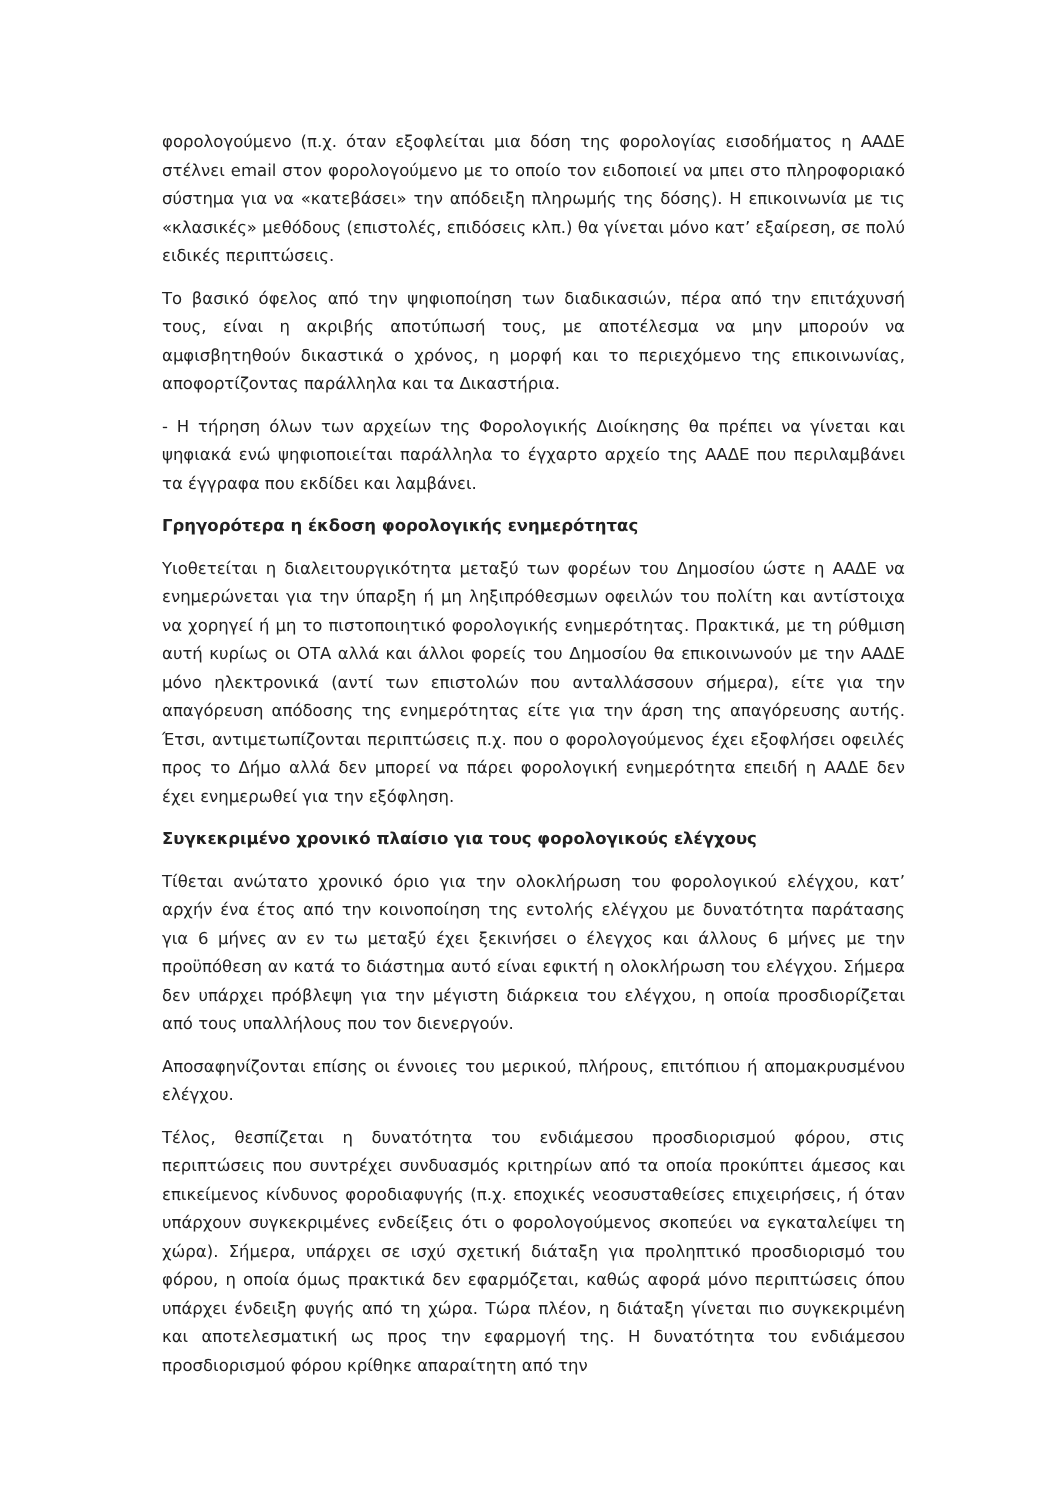φορολογούμενο (π.χ. όταν εξοφλείται μια δόση της φορολογίας εισοδήματος η ΑΑΔΕ στέλνει email στον φορολογούμενο με το οποίο τον ειδοποιεί να μπει στο πληροφοριακό σύστημα για να «κατεβάσει» την απόδειξη πληρωμής της δόσης). Η επικοινωνία με τις «κλασικές» μεθόδους (επιστολές, επιδόσεις κλπ.) θα γίνεται μόνο κατ’ εξαίρεση, σε πολύ ειδικές περιπτώσεις.
Το βασικό όφελος από την ψηφιοποίηση των διαδικασιών, πέρα από την επιτάχυνσή τους, είναι η ακριβής αποτύπωσή τους, με αποτέλεσμα να μην μπορούν να αμφισβητηθούν δικαστικά ο χρόνος, η μορφή και το περιεχόμενο της επικοινωνίας, αποφορτίζοντας παράλληλα και τα Δικαστήρια.
- Η τήρηση όλων των αρχείων της Φορολογικής Διοίκησης θα πρέπει να γίνεται και ψηφιακά ενώ ψηφιοποιείται παράλληλα το έγχαρτο αρχείο της ΑΑΔΕ που περιλαμβάνει τα έγγραφα που εκδίδει και λαμβάνει.
Γρηγορότερα η έκδοση φορολογικής ενημερότητας
Υιοθετείται η διαλειτουργικότητα μεταξύ των φορέων του Δημοσίου ώστε η ΑΑΔΕ να ενημερώνεται για την ύπαρξη ή μη ληξιπρόθεσμων οφειλών του πολίτη και αντίστοιχα να χορηγεί ή μη το πιστοποιητικό φορολογικής ενημερότητας. Πρακτικά, με τη ρύθμιση αυτή κυρίως οι ΟΤΑ αλλά και άλλοι φορείς του Δημοσίου θα επικοινωνούν με την ΑΑΔΕ μόνο ηλεκτρονικά (αντί των επιστολών που ανταλλάσσουν σήμερα), είτε για την απαγόρευση απόδοσης της ενημερότητας είτε για την άρση της απαγόρευσης αυτής. Έτσι, αντιμετωπίζονται περιπτώσεις π.χ. που ο φορολογούμενος έχει εξοφλήσει οφειλές προς το Δήμο αλλά δεν μπορεί να πάρει φορολογική ενημερότητα επειδή η ΑΑΔΕ δεν έχει ενημερωθεί για την εξόφληση.
Συγκεκριμένο χρονικό πλαίσιο για τους φορολογικούς ελέγχους
Τίθεται ανώτατο χρονικό όριο για την ολοκλήρωση του φορολογικού ελέγχου, κατ’ αρχήν ένα έτος από την κοινοποίηση της εντολής ελέγχου με δυνατότητα παράτασης για 6 μήνες αν εν τω μεταξύ έχει ξεκινήσει ο έλεγχος και άλλους 6 μήνες με την προϋπόθεση αν κατά το διάστημα αυτό είναι εφικτή η ολοκλήρωση του ελέγχου. Σήμερα δεν υπάρχει πρόβλεψη για την μέγιστη διάρκεια του ελέγχου, η οποία προσδιορίζεται από τους υπαλλήλους που τον διενεργούν.
Αποσαφηνίζονται επίσης οι έννοιες του μερικού, πλήρους, επιτόπιου ή απομακρυσμένου ελέγχου.
Τέλος, θεσπίζεται η δυνατότητα του ενδιάμεσου προσδιορισμού φόρου, στις περιπτώσεις που συντρέχει συνδυασμός κριτηρίων από τα οποία προκύπτει άμεσος και επικείμενος κίνδυνος φοροδιαφυγής (π.χ. εποχικές νεοσυσταθείσες επιχειρήσεις, ή όταν υπάρχουν συγκεκριμένες ενδείξεις ότι ο φορολογούμενος σκοπεύει να εγκαταλείψει τη χώρα). Σήμερα, υπάρχει σε ισχύ σχετική διάταξη για προληπτικό προσδιορισμό του φόρου, η οποία όμως πρακτικά δεν εφαρμόζεται, καθώς αφορά μόνο περιπτώσεις όπου υπάρχει ένδειξη φυγής από τη χώρα. Τώρα πλέον, η διάταξη γίνεται πιο συγκεκριμένη και αποτελεσματική ως προς την εφαρμογή της. Η δυνατότητα του ενδιάμεσου προσδιορισμού φόρου κρίθηκε απαραίτητη από την